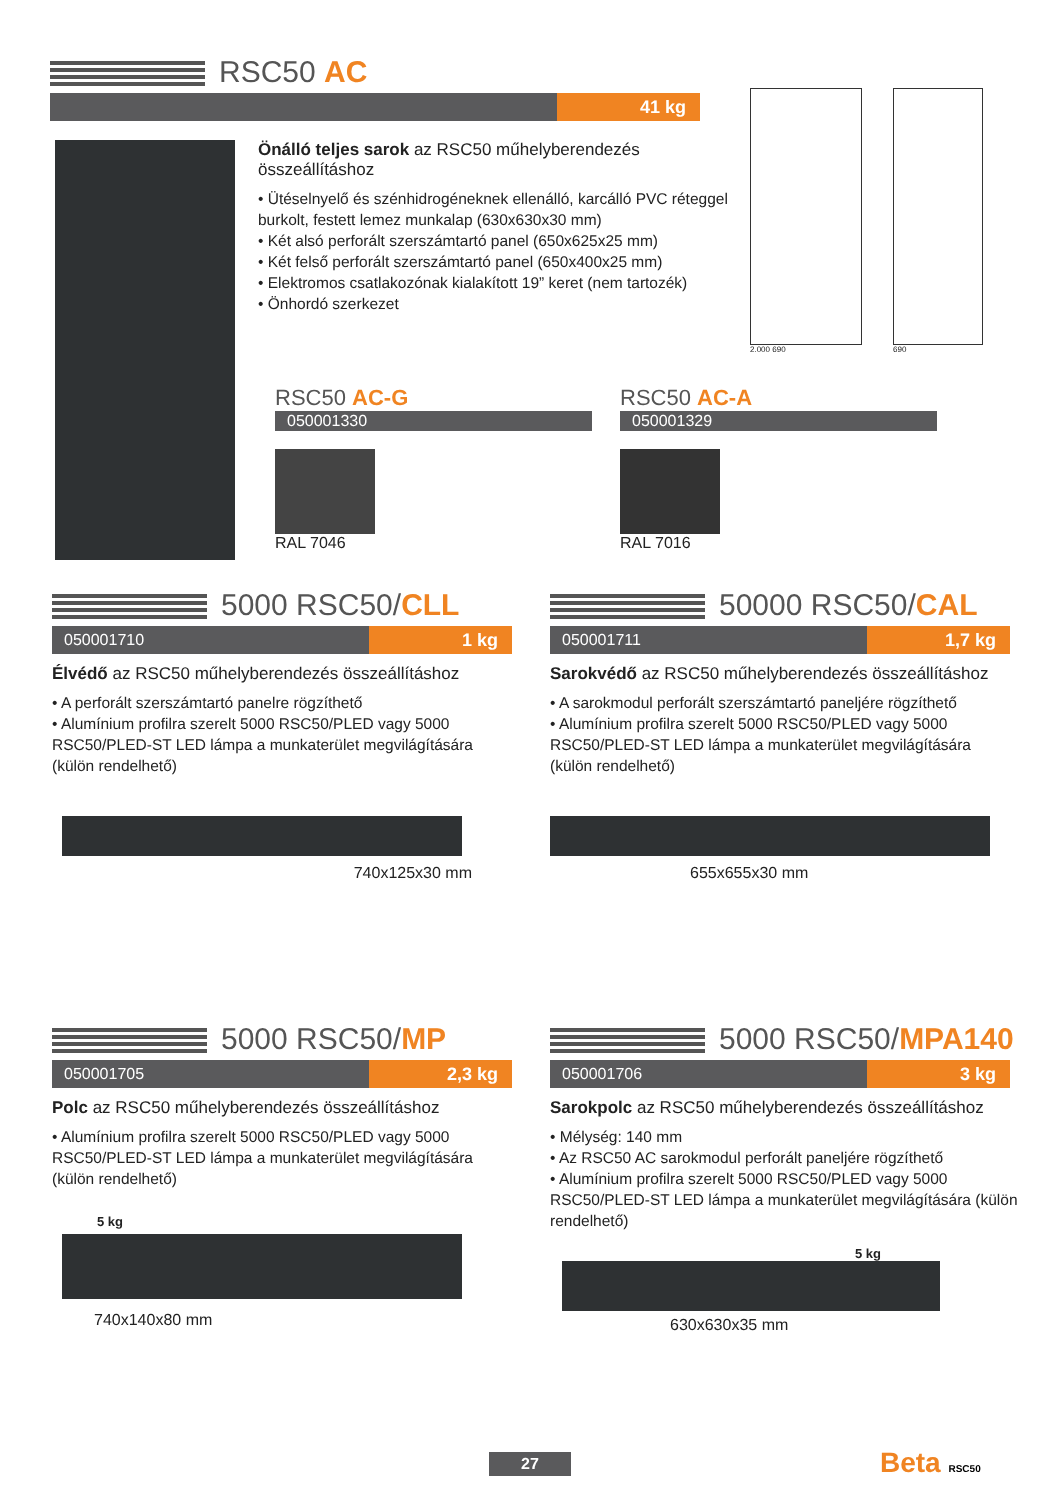RSC50 AC
41 kg
Önálló teljes sarok az RSC50 műhelyberendezés összeállításhoz
• Ütéselnyelő és szénhidrogéneknek ellenálló, karcálló PVC réteggel burkolt, festett lemez munkalap (630x630x30 mm)
• Két alsó perforált szerszámtartó panel (650x625x25 mm)
• Két felső perforált szerszámtartó panel (650x400x25 mm)
• Elektromos csatlakozónak kialakított 19” keret (nem tartozék)
• Önhordó szerkezet
2.000 690 690
RSC50 AC-G
050001330
RAL 7046
RSC50 AC-A
050001329
RAL 7016
5000 RSC50/ CLL
050001710
1 kg
Élvédő az RSC50 műhelyberendezés összeállításhoz
• A perforált szerszámtartó panelre rögzíthető
• Alumínium profilra szerelt 5000 RSC50/PLED vagy 5000 RSC50/PLED-ST LED lámpa a munkaterület megvilágítására (külön rendelhető)
740x125x30 mm
50000 RSC50/ CAL
050001711
1,7 kg
Sarokvédő az RSC50 műhelyberendezés összeállításhoz
• A sarokmodul perforált szerszámtartó paneljére rögzíthető
• Alumínium profilra szerelt 5000 RSC50/PLED vagy 5000 RSC50/PLED-ST LED lámpa a munkaterület megvilágítására (külön rendelhető)
655x655x30 mm
5000 RSC50/ MP
050001705
2,3 kg
Polc az RSC50 műhelyberendezés összeállításhoz
• Alumínium profilra szerelt 5000 RSC50/PLED vagy 5000 RSC50/PLED-ST LED lámpa a munkaterület megvilágítására (külön rendelhető)
5 kg
740x140x80 mm
5000 RSC50/ MPA140
050001706
3 kg
Sarokpolc az RSC50 műhelyberendezés összeállításhoz
• Mélység: 140 mm
• Az RSC50 AC sarokmodul perforált paneljére rögzíthető
• Alumínium profilra szerelt 5000 RSC50/PLED vagy 5000 RSC50/PLED-ST LED lámpa a munkaterület megvilágítására (külön rendelhető)
5 kg
630x630x35 mm
27 Beta RSC50